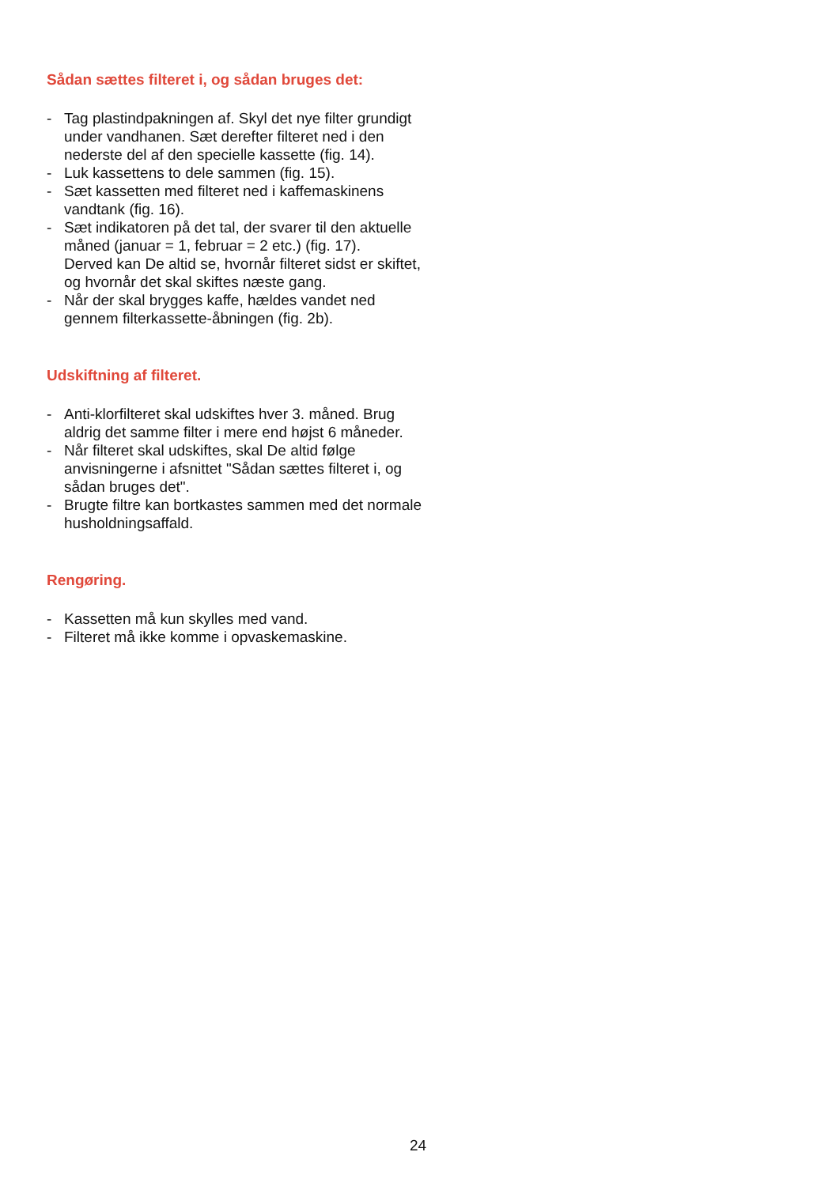Sådan sættes filteret i, og sådan bruges det:
- Tag plastindpakningen af. Skyl det nye filter grundigt under vandhanen. Sæt derefter filteret ned i den nederste del af den specielle kassette (fig. 14).
- Luk kassettens to dele sammen (fig. 15).
- Sæt kassetten med filteret ned i kaffemaskinens vandtank (fig. 16).
- Sæt indikatoren på det tal, der svarer til den aktuelle måned (januar = 1, februar = 2 etc.) (fig. 17).
Derved kan De altid se, hvornår filteret sidst er skiftet, og hvornår det skal skiftes næste gang.
- Når der skal brygges kaffe, hældes vandet ned gennem filterkassette-åbningen (fig. 2b).
Udskiftning af filteret.
- Anti-klorfilteret skal udskiftes hver 3. måned. Brug aldrig det samme filter i mere end højst 6 måneder.
- Når filteret skal udskiftes, skal De altid følge anvisningerne i afsnittet "Sådan sættes filteret i, og sådan bruges det".
- Brugte filtre kan bortkastes sammen med det normale husholdningsaffald.
Rengøring.
- Kassetten må kun skylles med vand.
- Filteret må ikke komme i opvaskemaskine.
24